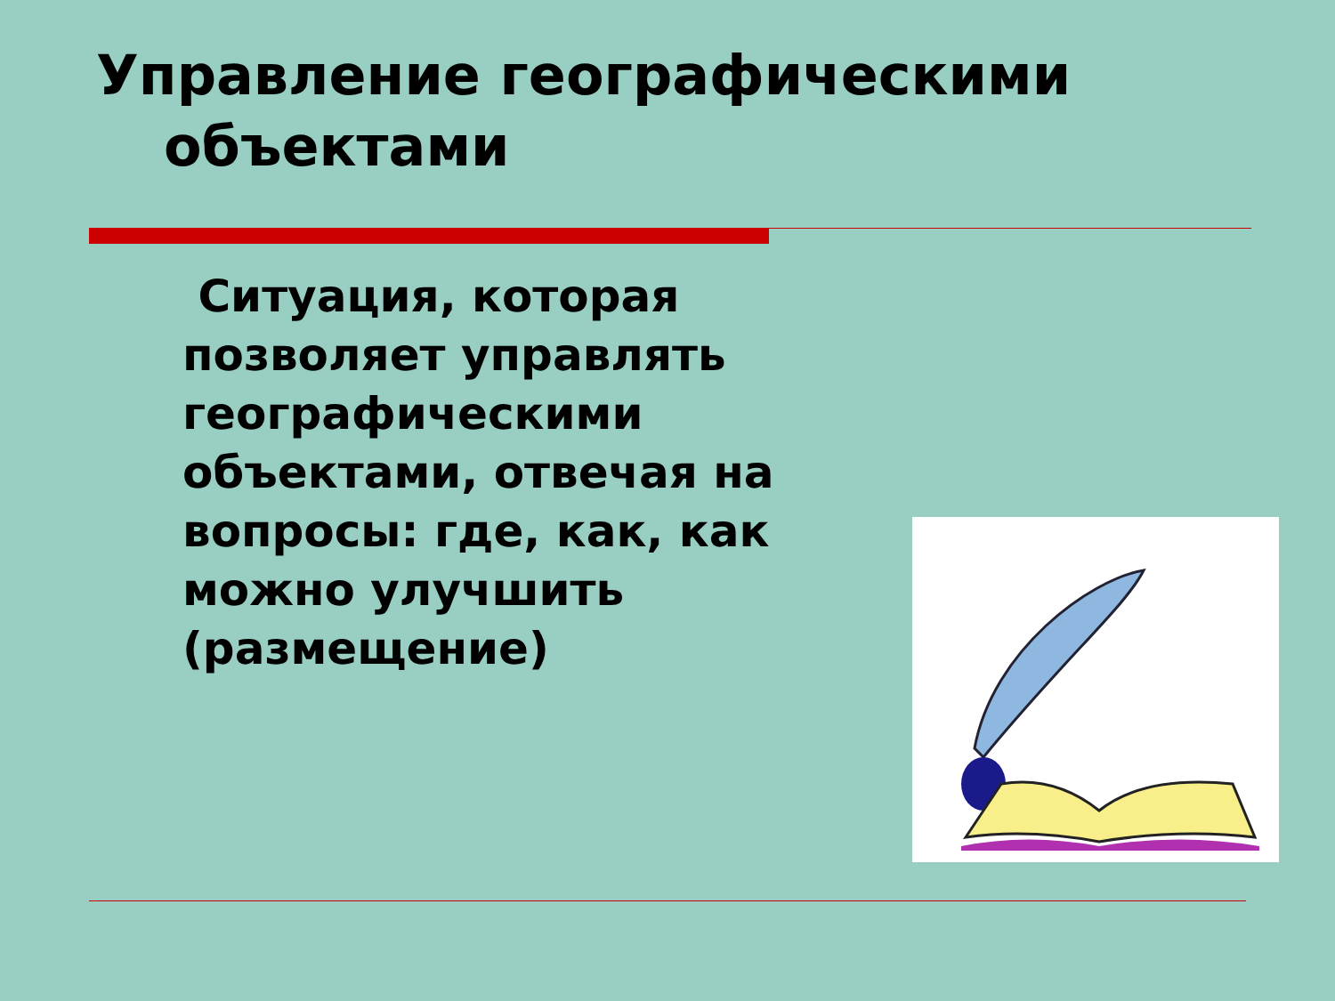Управление географическими объектами
Ситуация, которая позволяет управлять географическими объектами, отвечая на вопросы: где, как, как можно улучшить (размещение)